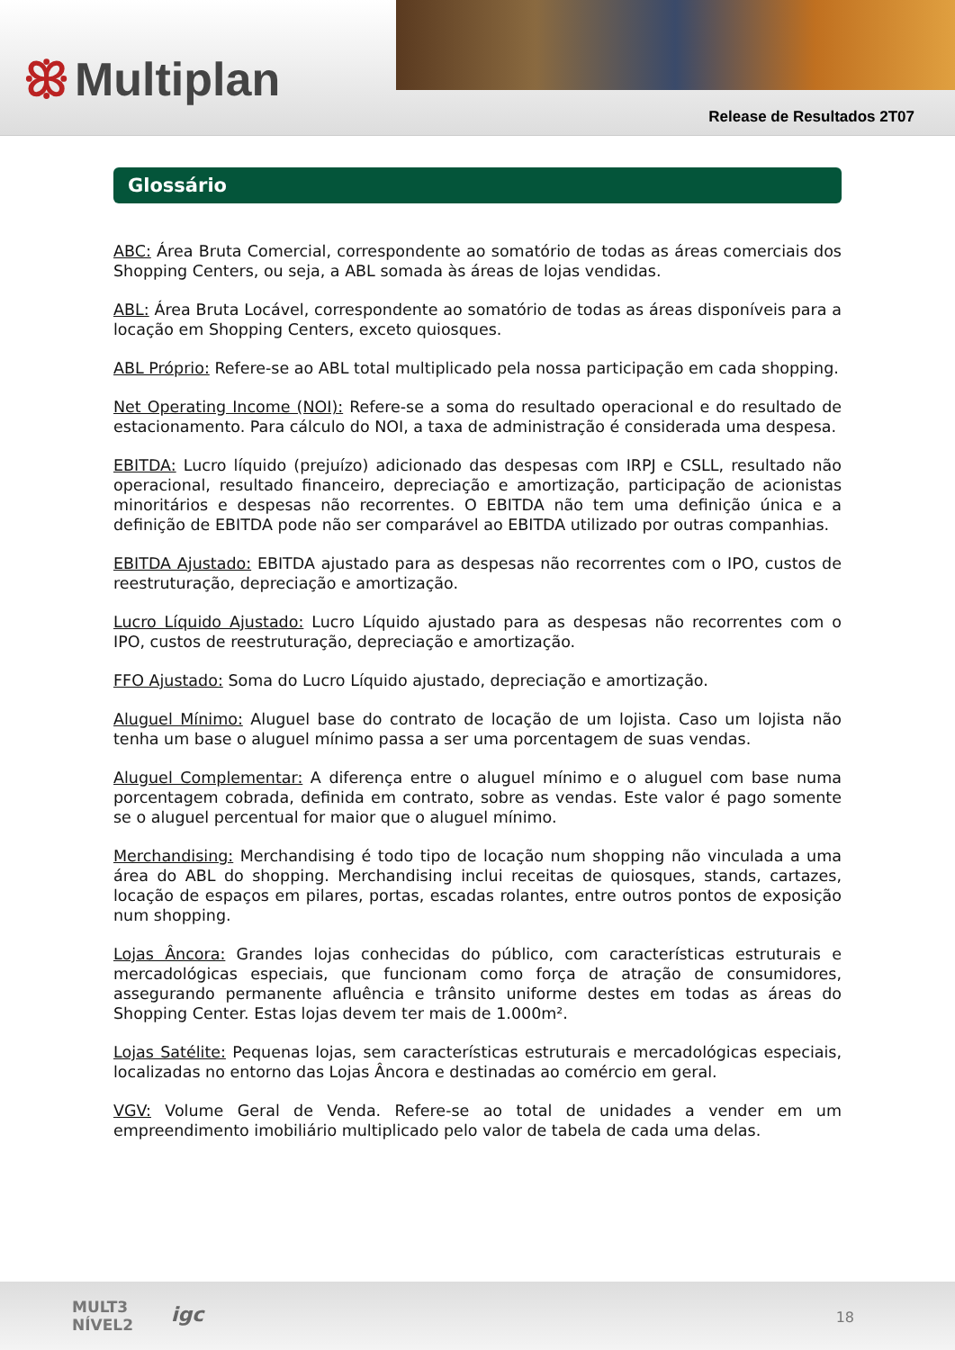ꕥ Multiplan
Release de Resultados 2T07
Glossário
ABC: Área Bruta Comercial, correspondente ao somatório de todas as áreas comerciais dos Shopping Centers, ou seja, a ABL somada às áreas de lojas vendidas.
ABL: Área Bruta Locável, correspondente ao somatório de todas as áreas disponíveis para a locação em Shopping Centers, exceto quiosques.
ABL Próprio: Refere-se ao ABL total multiplicado pela nossa participação em cada shopping.
Net Operating Income (NOI): Refere-se a soma do resultado operacional e do resultado de estacionamento. Para cálculo do NOI, a taxa de administração é considerada uma despesa.
EBITDA: Lucro líquido (prejuízo) adicionado das despesas com IRPJ e CSLL, resultado não operacional, resultado financeiro, depreciação e amortização, participação de acionistas minoritários e despesas não recorrentes. O EBITDA não tem uma definição única e a definição de EBITDA pode não ser comparável ao EBITDA utilizado por outras companhias.
EBITDA Ajustado: EBITDA ajustado para as despesas não recorrentes com o IPO, custos de reestruturação, depreciação e amortização.
Lucro Líquido Ajustado: Lucro Líquido ajustado para as despesas não recorrentes com o IPO, custos de reestruturação, depreciação e amortização.
FFO Ajustado: Soma do Lucro Líquido ajustado, depreciação e amortização.
Aluguel Mínimo: Aluguel base do contrato de locação de um lojista. Caso um lojista não tenha um base o aluguel mínimo passa a ser uma porcentagem de suas vendas.
Aluguel Complementar: A diferença entre o aluguel mínimo e o aluguel com base numa porcentagem cobrada, definida em contrato, sobre as vendas. Este valor é pago somente se o aluguel percentual for maior que o aluguel mínimo.
Merchandising: Merchandising é todo tipo de locação num shopping não vinculada a uma área do ABL do shopping. Merchandising inclui receitas de quiosques, stands, cartazes, locação de espaços em pilares, portas, escadas rolantes, entre outros pontos de exposição num shopping.
Lojas Âncora: Grandes lojas conhecidas do público, com características estruturais e mercadológicas especiais, que funcionam como força de atração de consumidores, assegurando permanente afluência e trânsito uniforme destes em todas as áreas do Shopping Center. Estas lojas devem ter mais de 1.000m².
Lojas Satélite: Pequenas lojas, sem características estruturais e mercadológicas especiais, localizadas no entorno das Lojas Âncora e destinadas ao comércio em geral.
VGV: Volume Geral de Venda. Refere-se ao total de unidades a vender em um empreendimento imobiliário multiplicado pelo valor de tabela de cada uma delas.
MULT3
NÍVEL2
igc 18